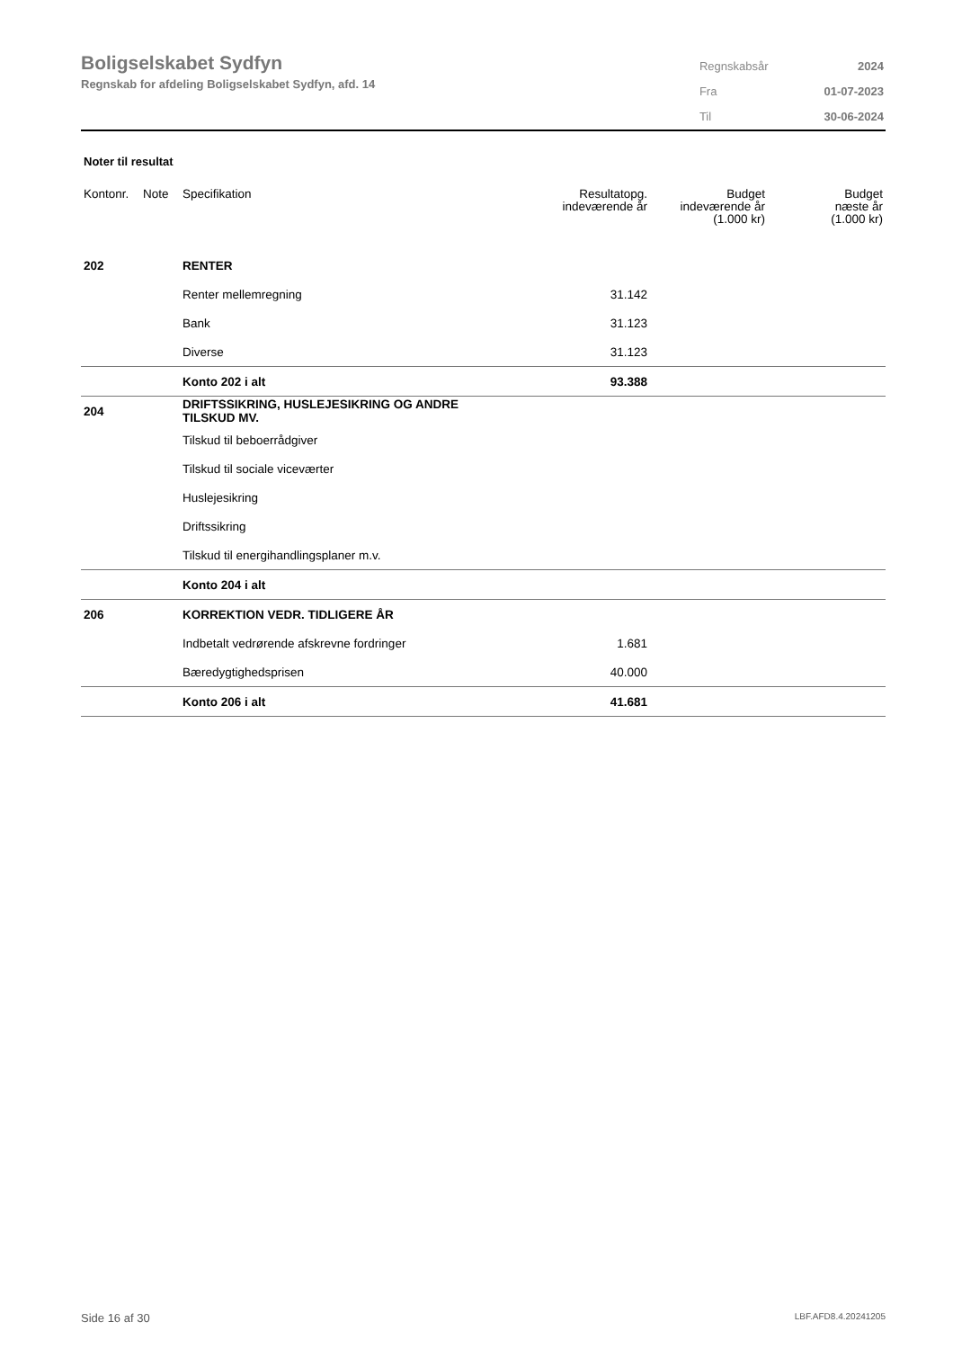Boligselskabet Sydfyn
Regnskab for afdeling Boligselskabet Sydfyn, afd. 14
| Regnskabsår | 2024 |
| Fra | 01-07-2023 |
| Til | 30-06-2024 |
Noter til resultat
| Kontonr. | Note | Specifikation | Resultatopg. indeværende år | Budget indeværende år (1.000 kr) | Budget næste år (1.000 kr) |
| --- | --- | --- | --- | --- | --- |
| 202 | | RENTER | | | |
| | | Renter mellemregning | 31.142 | | |
| | | Bank | 31.123 | | |
| | | Diverse | 31.123 | | |
| | | Konto 202 i alt | 93.388 | | |
| 204 | | DRIFTSSIKRING, HUSLEJESIKRING OG ANDRE TILSKUD MV. | | | |
| | | Tilskud til beboerrådgiver | | | |
| | | Tilskud til sociale viceværter | | | |
| | | Huslejesikring | | | |
| | | Driftssikring | | | |
| | | Tilskud til energihandlingsplaner m.v. | | | |
| | | Konto 204 i alt | | | |
| 206 | | KORREKTION VEDR. TIDLIGERE ÅR | | | |
| | | Indbetalt vedrørende afskrevne fordringer | 1.681 | | |
| | | Bæredygtighedsprisen | 40.000 | | |
| | | Konto 206 i alt | 41.681 | | |
Side 16 af 30 LBF.AFD8.4.20241205